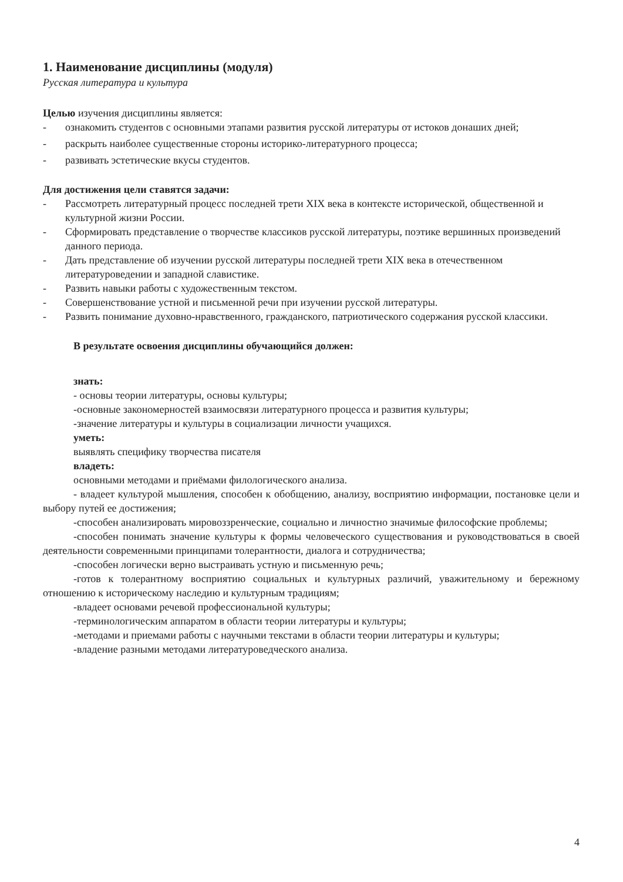1. Наименование дисциплины (модуля)
Русская литература и культура
Целью изучения дисциплины является:
- ознакомить студентов с основными этапами развития русской литературы от истоков донаших дней;
- раскрыть наиболее существенные стороны историко-литературного процесса;
- развивать эстетические вкусы студентов.
Для достижения цели ставятся задачи:
- Рассмотреть литературный процесс последней трети XIX века в контексте исторической, общественной и культурной жизни России.
- Сформировать представление о творчестве классиков русской литературы, поэтике вершинных произведений данного периода.
- Дать представление об изучении русской литературы последней трети XIX века в отечественном литературоведении и западной славистике.
- Развить навыки работы с художественным текстом.
- Совершенствование устной и письменной речи при изучении русской литературы.
- Развить понимание духовно-нравственного, гражданского, патриотического содержания русской классики.
В результате освоения дисциплины обучающийся должен:
знать:
- основы теории литературы, основы культуры;
-основные закономерностей взаимосвязи литературного процесса и развития культуры;
-значение литературы и культуры в социализации личности учащихся.
уметь:
выявлять специфику творчества писателя
владеть:
основными методами и приёмами филологического анализа.
- владеет культурой мышления, способен к обобщению, анализу, восприятию информации, постановке цели и выбору путей ее достижения;
-способен анализировать мировоззренческие, социально и личностно значимые философские проблемы;
-способен понимать значение культуры к формы человеческого существования и руководствоваться в своей деятельности современными принципами толерантности, диалога и сотрудничества;
-способен логически верно выстраивать устную и письменную речь;
-готов к толерантному восприятию социальных и культурных различий, уважительному и бережному отношению к историческому наследию и культурным традициям;
-владеет основами речевой профессиональной культуры;
-терминологическим аппаратом в области теории литературы и культуры;
-методами и приемами работы с научными текстами в области теории литературы и культуры;
-владение разными методами литературоведческого анализа.
4